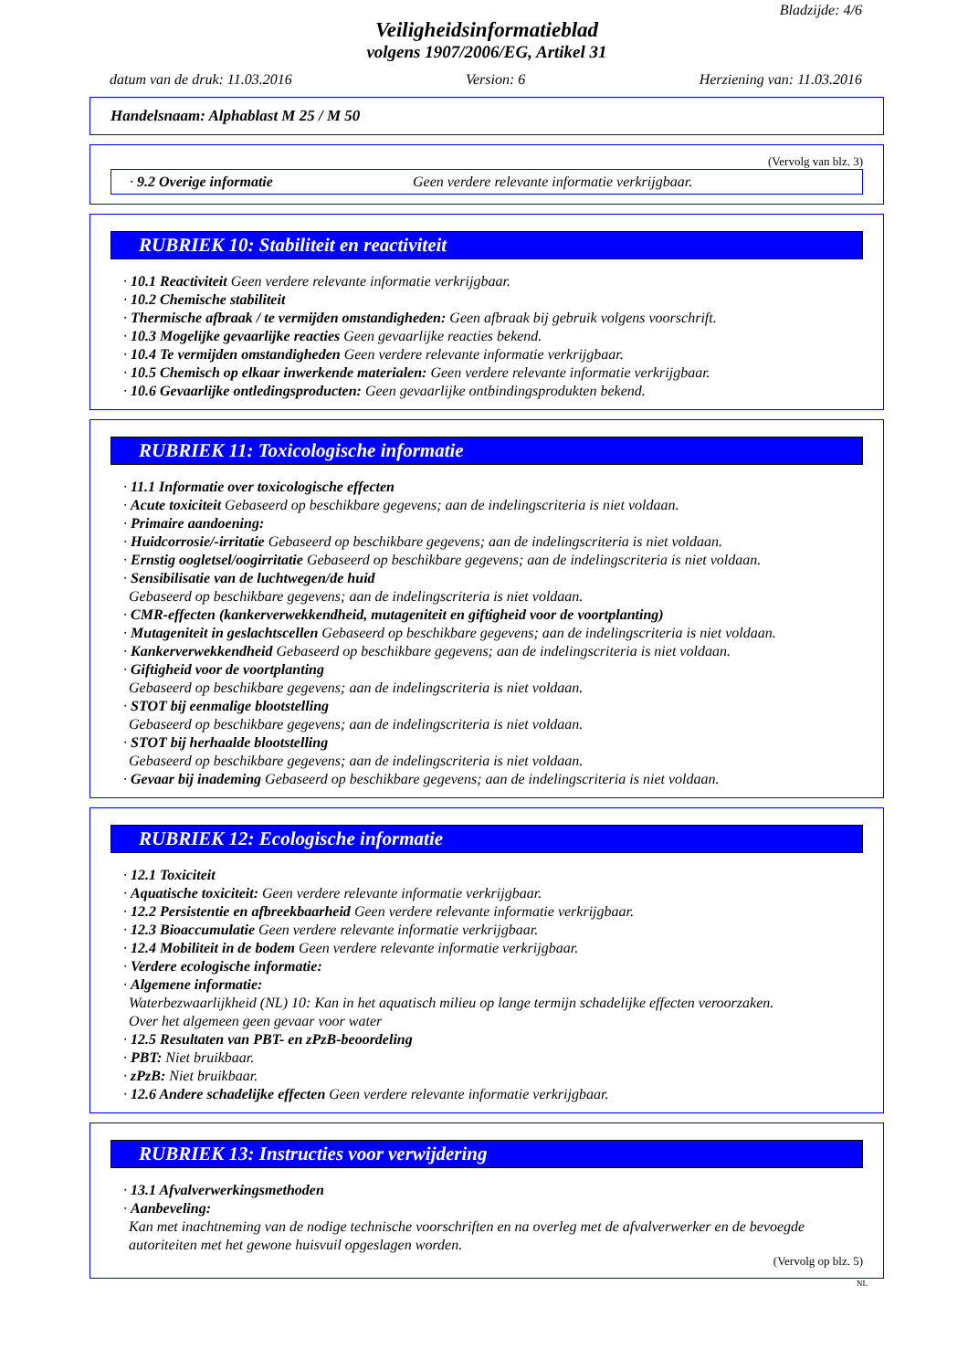Bladzijde: 4/6
Veiligheidsinformatieblad
volgens 1907/2006/EG, Artikel 31
datum van de druk: 11.03.2016 Version: 6 Herziening van: 11.03.2016
Handelsnaam: Alphablast M 25 / M 50
(Vervolg van blz. 3)
· 9.2 Overige informatie Geen verdere relevante informatie verkrijgbaar.
RUBRIEK 10: Stabiliteit en reactiviteit
· 10.1 Reactiviteit Geen verdere relevante informatie verkrijgbaar.
· 10.2 Chemische stabiliteit
· Thermische afbraak / te vermijden omstandigheden: Geen afbraak bij gebruik volgens voorschrift.
· 10.3 Mogelijke gevaarlijke reacties Geen gevaarlijke reacties bekend.
· 10.4 Te vermijden omstandigheden Geen verdere relevante informatie verkrijgbaar.
· 10.5 Chemisch op elkaar inwerkende materialen: Geen verdere relevante informatie verkrijgbaar.
· 10.6 Gevaarlijke ontledingsproducten: Geen gevaarlijke ontbindingsprodukten bekend.
RUBRIEK 11: Toxicologische informatie
· 11.1 Informatie over toxicologische effecten
· Acute toxiciteit Gebaseerd op beschikbare gegevens; aan de indelingscriteria is niet voldaan.
· Primaire aandoening:
· Huidcorrosie/-irritatie Gebaseerd op beschikbare gegevens; aan de indelingscriteria is niet voldaan.
· Ernstig oogletsel/oogirritatie Gebaseerd op beschikbare gegevens; aan de indelingscriteria is niet voldaan.
· Sensibilisatie van de luchtwegen/de huid
Gebaseerd op beschikbare gegevens; aan de indelingscriteria is niet voldaan.
· CMR-effecten (kankerverwekkendheid, mutageniteit en giftigheid voor de voortplanting)
· Mutageniteit in geslachtscellen Gebaseerd op beschikbare gegevens; aan de indelingscriteria is niet voldaan.
· Kankerverwekkendheid Gebaseerd op beschikbare gegevens; aan de indelingscriteria is niet voldaan.
· Giftigheid voor de voortplanting
Gebaseerd op beschikbare gegevens; aan de indelingscriteria is niet voldaan.
· STOT bij eenmalige blootstelling
Gebaseerd op beschikbare gegevens; aan de indelingscriteria is niet voldaan.
· STOT bij herhaalde blootstelling
Gebaseerd op beschikbare gegevens; aan de indelingscriteria is niet voldaan.
· Gevaar bij inademing Gebaseerd op beschikbare gegevens; aan de indelingscriteria is niet voldaan.
RUBRIEK 12: Ecologische informatie
· 12.1 Toxiciteit
· Aquatische toxiciteit: Geen verdere relevante informatie verkrijgbaar.
· 12.2 Persistentie en afbreekbaarheid Geen verdere relevante informatie verkrijgbaar.
· 12.3 Bioaccumulatie Geen verdere relevante informatie verkrijgbaar.
· 12.4 Mobiliteit in de bodem Geen verdere relevante informatie verkrijgbaar.
· Verdere ecologische informatie:
· Algemene informatie:
Waterbezwaarlijkheid (NL) 10: Kan in het aquatisch milieu op lange termijn schadelijke effecten veroorzaken.
Over het algemeen geen gevaar voor water
· 12.5 Resultaten van PBT- en zPzB-beoordeling
· PBT: Niet bruikbaar.
· zPzB: Niet bruikbaar.
· 12.6 Andere schadelijke effecten Geen verdere relevante informatie verkrijgbaar.
RUBRIEK 13: Instructies voor verwijdering
· 13.1 Afvalverwerkingsmethoden
· Aanbeveling:
Kan met inachtneming van de nodige technische voorschriften en na overleg met de afvalverwerker en de bevoegde autoriteiten met het gewone huisvuil opgeslagen worden.
(Vervolg op blz. 5)
NL